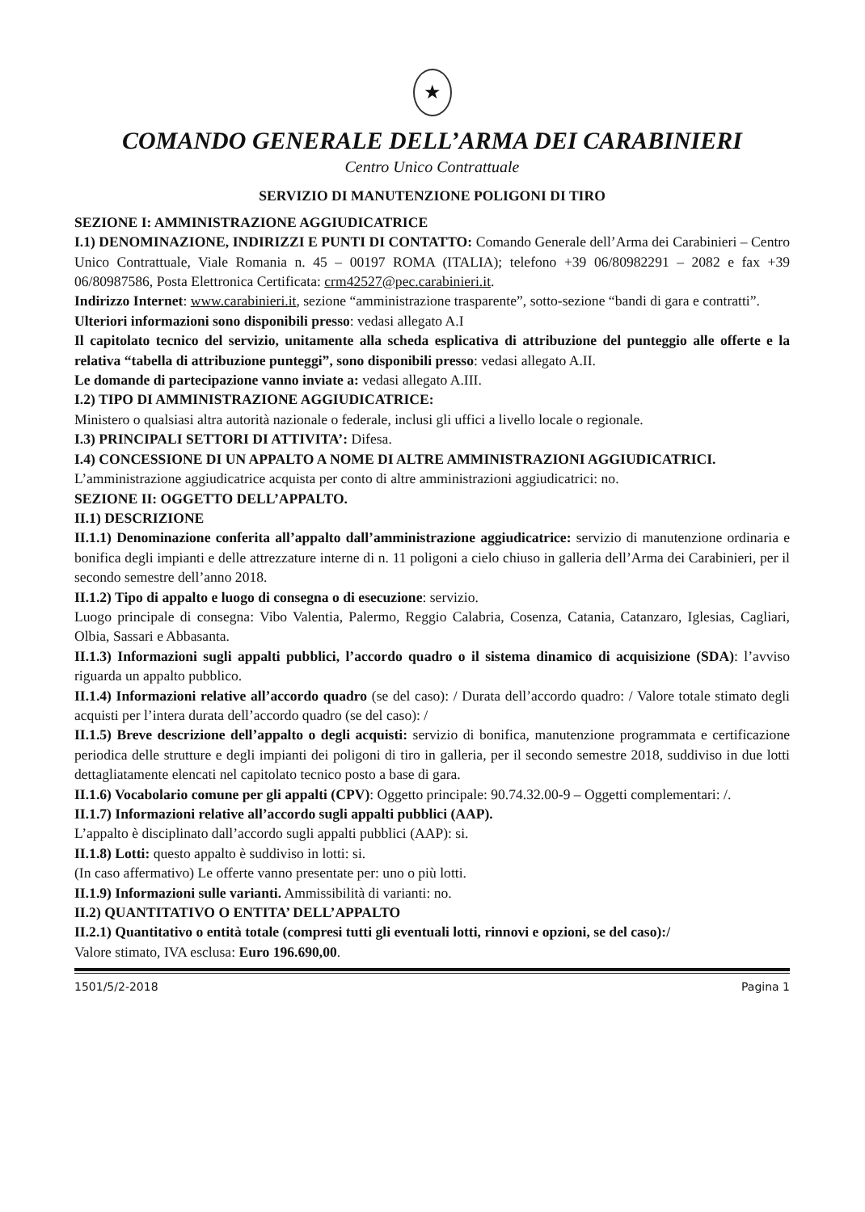★
COMANDO GENERALE DELL’ARMA DEI CARABINIERI
Centro Unico Contrattuale
SERVIZIO DI MANUTENZIONE POLIGONI DI TIRO
SEZIONE I: AMMINISTRAZIONE AGGIUDICATRICE
I.1) DENOMINAZIONE, INDIRIZZI E PUNTI DI CONTATTO: Comando Generale dell’Arma dei Carabinieri – Centro Unico Contrattuale, Viale Romania n. 45 – 00197 ROMA (ITALIA); telefono +39 06/80982291 – 2082 e fax +39 06/80987586, Posta Elettronica Certificata: crm42527@pec.carabinieri.it.
Indirizzo Internet: www.carabinieri.it, sezione “amministrazione trasparente”, sotto-sezione “bandi di gara e contratti”.
Ulteriori informazioni sono disponibili presso: vedasi allegato A.I
Il capitolato tecnico del servizio, unitamente alla scheda esplicativa di attribuzione del punteggio alle offerte e la relativa “tabella di attribuzione punteggi”, sono disponibili presso: vedasi allegato A.II.
Le domande di partecipazione vanno inviate a: vedasi allegato A.III.
I.2) TIPO DI AMMINISTRAZIONE AGGIUDICATRICE:
Ministero o qualsiasi altra autorità nazionale o federale, inclusi gli uffici a livello locale o regionale.
I.3) PRINCIPALI SETTORI DI ATTIVITA’: Difesa.
I.4) CONCESSIONE DI UN APPALTO A NOME DI ALTRE AMMINISTRAZIONI AGGIUDICATRICI.
L’amministrazione aggiudicatrice acquista per conto di altre amministrazioni aggiudicatrici: no.
SEZIONE II: OGGETTO DELL’APPALTO.
II.1) DESCRIZIONE
II.1.1) Denominazione conferita all’appalto dall’amministrazione aggiudicatrice: servizio di manutenzione ordinaria e bonifica degli impianti e delle attrezzature interne di n. 11 poligoni a cielo chiuso in galleria dell’Arma dei Carabinieri, per il secondo semestre dell’anno 2018.
II.1.2) Tipo di appalto e luogo di consegna o di esecuzione: servizio.
Luogo principale di consegna: Vibo Valentia, Palermo, Reggio Calabria, Cosenza, Catania, Catanzaro, Iglesias, Cagliari, Olbia, Sassari e Abbasanta.
II.1.3) Informazioni sugli appalti pubblici, l’accordo quadro o il sistema dinamico di acquisizione (SDA): l’avviso riguarda un appalto pubblico.
II.1.4) Informazioni relative all’accordo quadro (se del caso): / Durata dell’accordo quadro: / Valore totale stimato degli acquisti per l’intera durata dell’accordo quadro (se del caso): /
II.1.5) Breve descrizione dell’appalto o degli acquisti: servizio di bonifica, manutenzione programmata e certificazione periodica delle strutture e degli impianti dei poligoni di tiro in galleria, per il secondo semestre 2018, suddiviso in due lotti dettagliatamente elencati nel capitolato tecnico posto a base di gara.
II.1.6) Vocabolario comune per gli appalti (CPV): Oggetto principale: 90.74.32.00-9 – Oggetti complementari: /.
II.1.7) Informazioni relative all’accordo sugli appalti pubblici (AAP).
L’appalto è disciplinato dall’accordo sugli appalti pubblici (AAP): si.
II.1.8) Lotti: questo appalto è suddiviso in lotti: si.
(In caso affermativo) Le offerte vanno presentate per: uno o più lotti.
II.1.9) Informazioni sulle varianti. Ammissibilità di varianti: no.
II.2) QUANTITATIVO O ENTITA’ DELL’APPALTO
II.2.1) Quantitativo o entità totale (compresi tutti gli eventuali lotti, rinnovi e opzioni, se del caso):/
Valore stimato, IVA esclusa: Euro 196.690,00.
1501/5/2-2018 Pagina 1